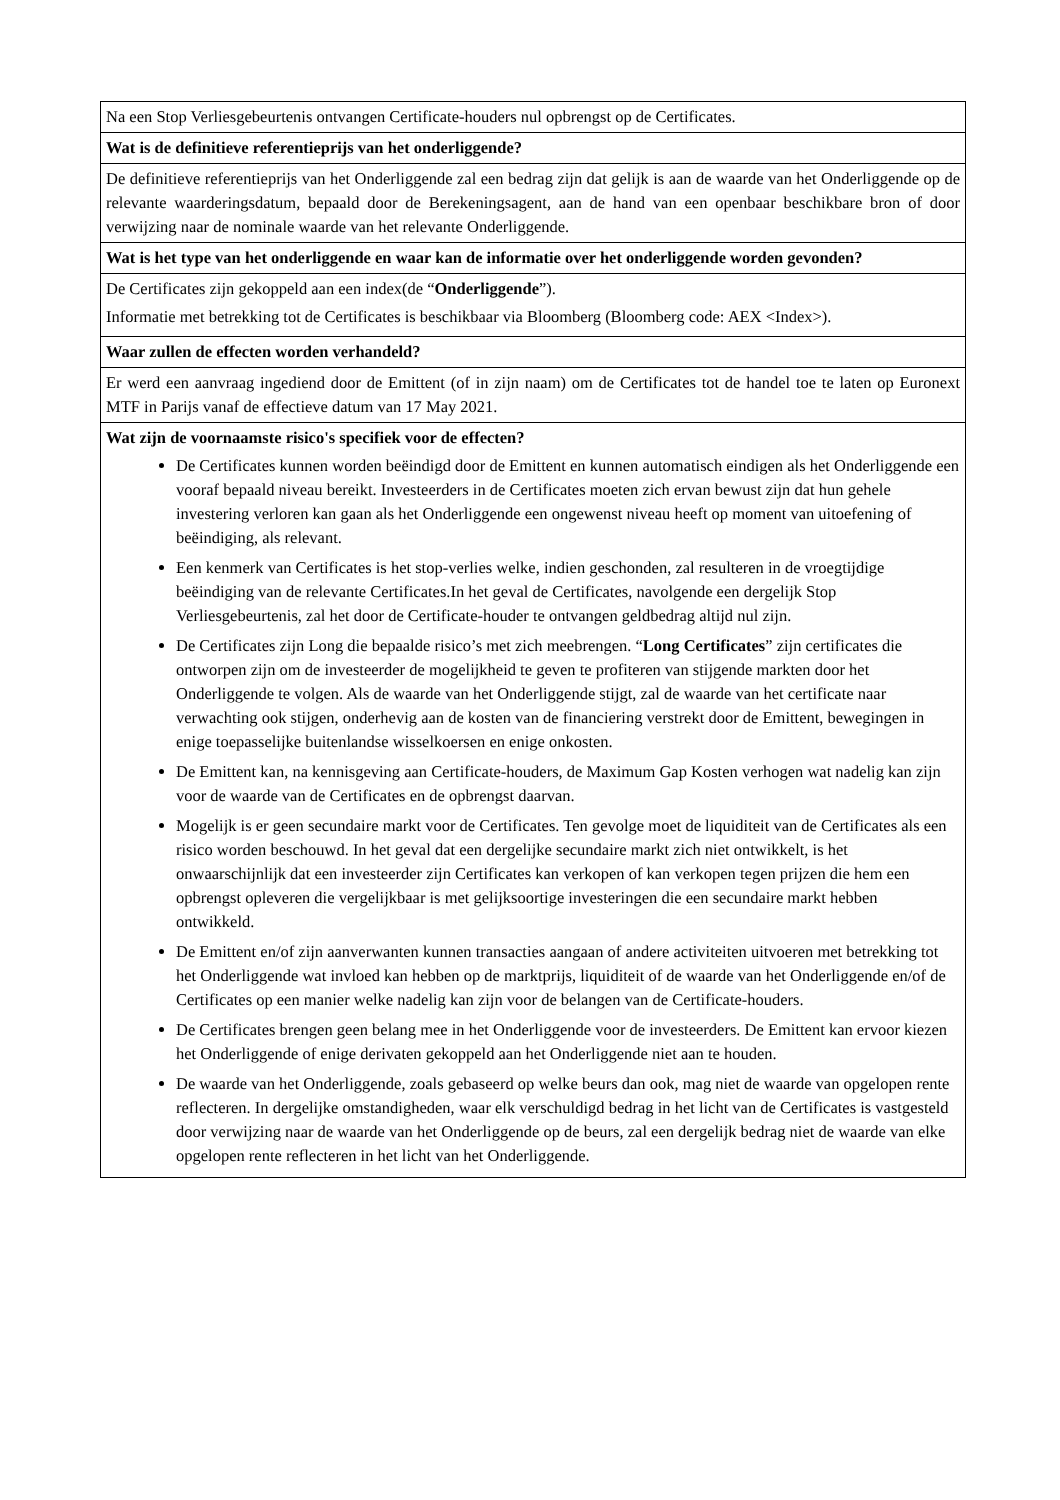| Na een Stop Verliesgebeurtenis ontvangen Certificate-houders nul opbrengst op de Certificates. |
| Wat is de definitieve referentieprijs van het onderliggende? |
| De definitieve referentieprijs van het Onderliggende zal een bedrag zijn dat gelijk is aan de waarde van het Onderliggende op de relevante waarderingsdatum, bepaald door de Berekeningsagent, aan de hand van een openbaar beschikbare bron of door verwijzing naar de nominale waarde van het relevante Onderliggende. |
| Wat is het type van het onderliggende en waar kan de informatie over het onderliggende worden gevonden? |
| De Certificates zijn gekoppeld aan een index(de “ Onderliggende ”). Informatie met betrekking tot de Certificates is beschikbaar via Bloomberg (Bloomberg code: AEX <Index>). |
| Waar zullen de effecten worden verhandeld? |
| Er werd een aanvraag ingediend door de Emittent (of in zijn naam) om de Certificates tot de handel toe te laten op Euronext MTF in Parijs vanaf de effectieve datum van 17 May 2021. |
| Wat zijn de voornaamste risico's specifiek voor de effecten? De Certificates kunnen worden beëindigd door de Emittent en kunnen automatisch eindigen als het Onderliggende een vooraf bepaald niveau bereikt. Investeerders in de Certificates moeten zich ervan bewust zijn dat hun gehele investering verloren kan gaan als het Onderliggende een ongewenst niveau heeft op moment van uitoefening of beëindiging, als relevant. Een kenmerk van Certificates is het stop-verlies welke, indien geschonden, zal resulteren in de vroegtijdige beëindiging van de relevante Certificates.In het geval de Certificates, navolgende een dergelijk Stop Verliesgebeurtenis, zal het door de Certificate-houder te ontvangen geldbedrag altijd nul zijn. De Certificates zijn Long die bepaalde risico’s met zich meebrengen. “ Long Certificates ” zijn certificates die ontworpen zijn om de investeerder de mogelijkheid te geven te profiteren van stijgende markten door het Onderliggende te volgen. Als de waarde van het Onderliggende stijgt, zal de waarde van het certificate naar verwachting ook stijgen, onderhevig aan de kosten van de financiering verstrekt door de Emittent, bewegingen in enige toepasselijke buitenlandse wisselkoersen en enige onkosten. De Emittent kan, na kennisgeving aan Certificate-houders, de Maximum Gap Kosten verhogen wat nadelig kan zijn voor de waarde van de Certificates en de opbrengst daarvan. Mogelijk is er geen secundaire markt voor de Certificates. Ten gevolge moet de liquiditeit van de Certificates als een risico worden beschouwd. In het geval dat een dergelijke secundaire markt zich niet ontwikkelt, is het onwaarschijnlijk dat een investeerder zijn Certificates kan verkopen of kan verkopen tegen prijzen die hem een opbrengst opleveren die vergelijkbaar is met gelijksoortige investeringen die een secundaire markt hebben ontwikkeld. De Emittent en/of zijn aanverwanten kunnen transacties aangaan of andere activiteiten uitvoeren met betrekking tot het Onderliggende wat invloed kan hebben op de marktprijs, liquiditeit of de waarde van het Onderliggende en/of de Certificates op een manier welke nadelig kan zijn voor de belangen van de Certificate-houders. De Certificates brengen geen belang mee in het Onderliggende voor de investeerders. De Emittent kan ervoor kiezen het Onderliggende of enige derivaten gekoppeld aan het Onderliggende niet aan te houden. De waarde van het Onderliggende, zoals gebaseerd op welke beurs dan ook, mag niet de waarde van opgelopen rente reflecteren. In dergelijke omstandigheden, waar elk verschuldigd bedrag in het licht van de Certificates is vastgesteld door verwijzing naar de waarde van het Onderliggende op de beurs, zal een dergelijk bedrag niet de waarde van elke opgelopen rente reflecteren in het licht van het Onderliggende. |